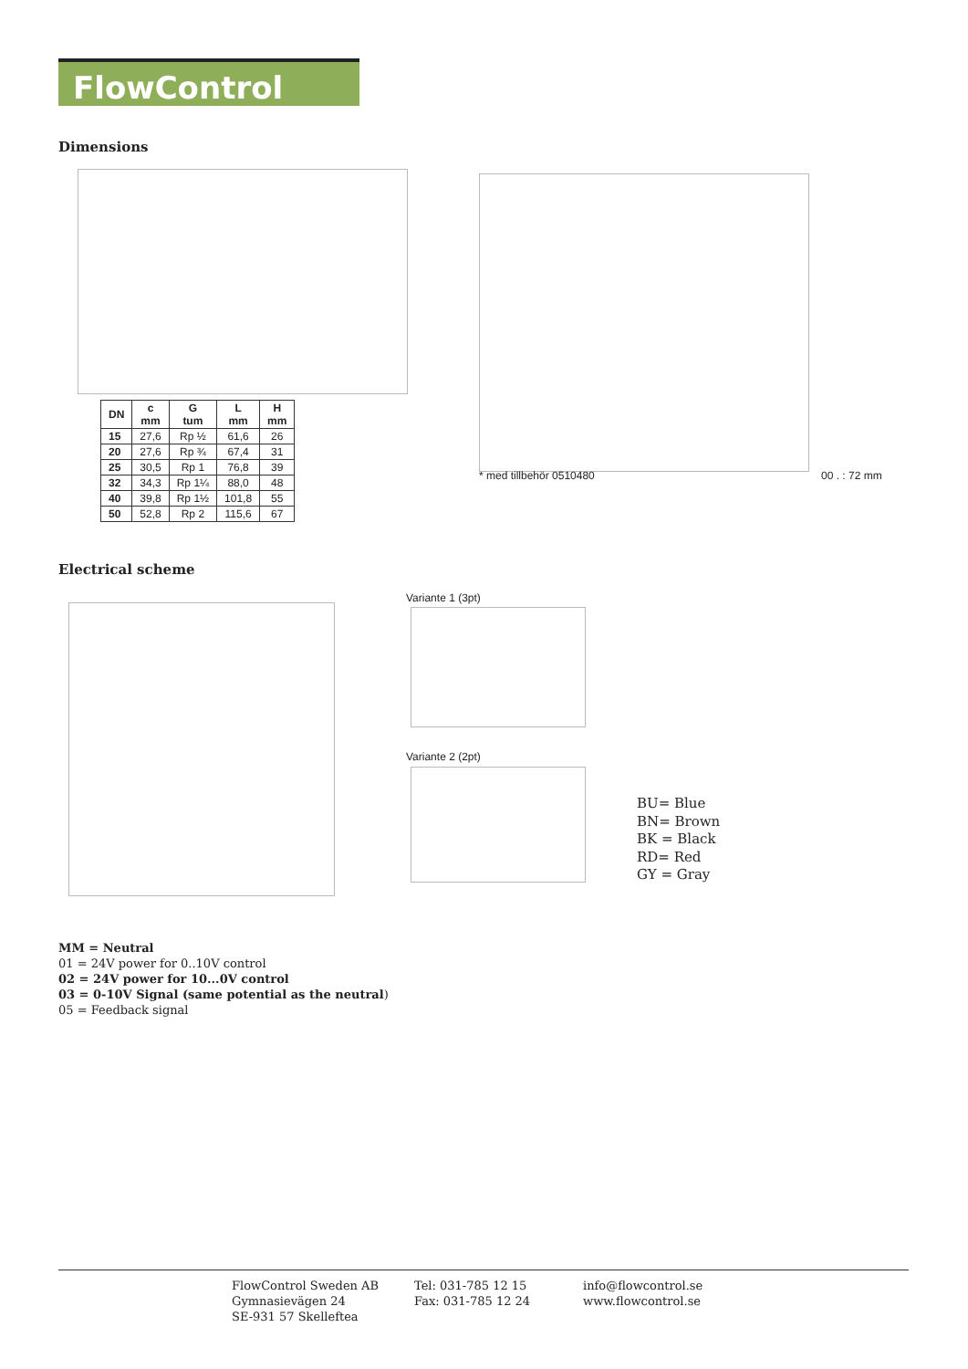FlowControl
Dimensions
| DN | c mm | G tum | L mm | H mm |
| --- | --- | --- | --- | --- |
| 15 | 27,6 | Rp ½ | 61,6 | 26 |
| 20 | 27,6 | Rp ¾ | 67,4 | 31 |
| 25 | 30,5 | Rp 1 | 76,8 | 39 |
| 32 | 34,3 | Rp 1¼ | 88,0 | 48 |
| 40 | 39,8 | Rp 1½ | 101,8 | 55 |
| 50 | 52,8 | Rp 2 | 115,6 | 67 |
* med tillbehör 0510480 00 . : 72 mm
Electrical scheme
Variante 1 (3pt)
Variante 2 (2pt)
BU= Blue
BN= Brown
BK = Black
RD= Red
GY = Gray
MM = Neutral
01 = 24V power for 0..10V control
02 = 24V power for 10...0V control
03 = 0-10V Signal (same potential as the neutral)
05 = Feedback signal
FlowControl Sweden AB
Gymnasievägen 24
SE-931 57 Skelleftea
Tel: 031-785 12 15
Fax: 031-785 12 24
info@flowcontrol.se
www.flowcontrol.se